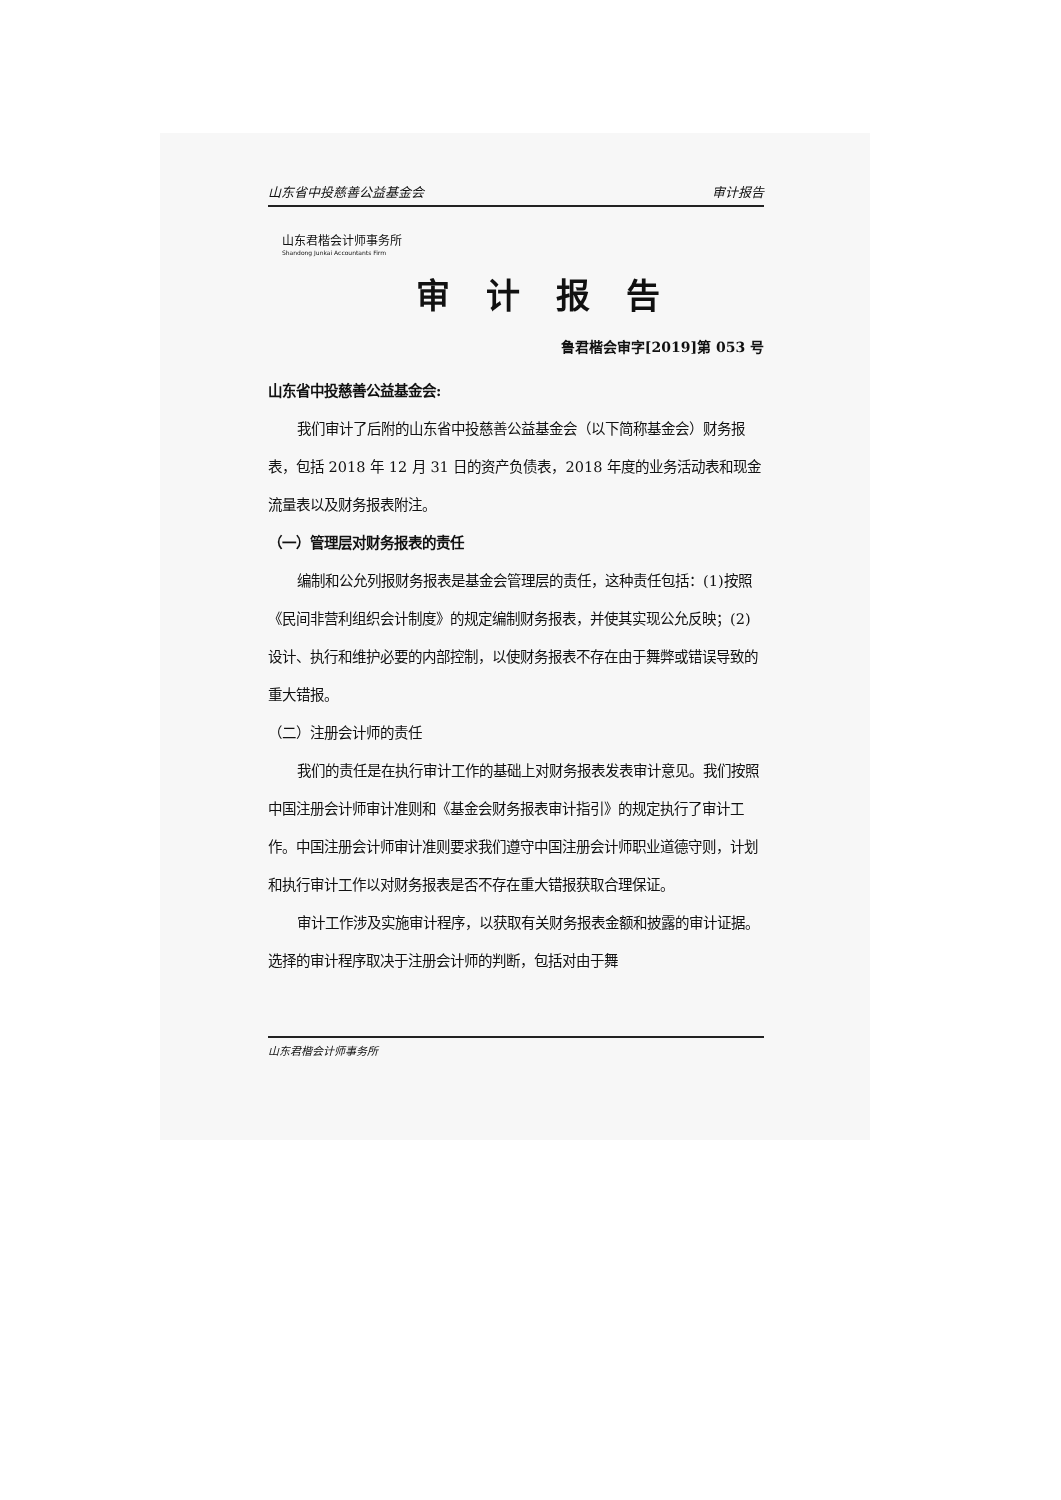山东省中投慈善公益基金会 审计报告
山东君楷会计师事务所
Shandong Junkai Accountants Firm
审计报告
鲁君楷会审字[2019]第 053 号
山东省中投慈善公益基金会:
我们审计了后附的山东省中投慈善公益基金会（以下简称基金会）财务报表，包括 2018 年 12 月 31 日的资产负债表，2018 年度的业务活动表和现金流量表以及财务报表附注。
（一）管理层对财务报表的责任
编制和公允列报财务报表是基金会管理层的责任，这种责任包括：(1)按照《民间非营利组织会计制度》的规定编制财务报表，并使其实现公允反映；(2)设计、执行和维护必要的内部控制，以使财务报表不存在由于舞弊或错误导致的重大错报。
（二）注册会计师的责任
我们的责任是在执行审计工作的基础上对财务报表发表审计意见。我们按照中国注册会计师审计准则和《基金会财务报表审计指引》的规定执行了审计工作。中国注册会计师审计准则要求我们遵守中国注册会计师职业道德守则，计划和执行审计工作以对财务报表是否不存在重大错报获取合理保证。
审计工作涉及实施审计程序，以获取有关财务报表金额和披露的审计证据。选择的审计程序取决于注册会计师的判断，包括对由于舞
山东君楷会计师事务所